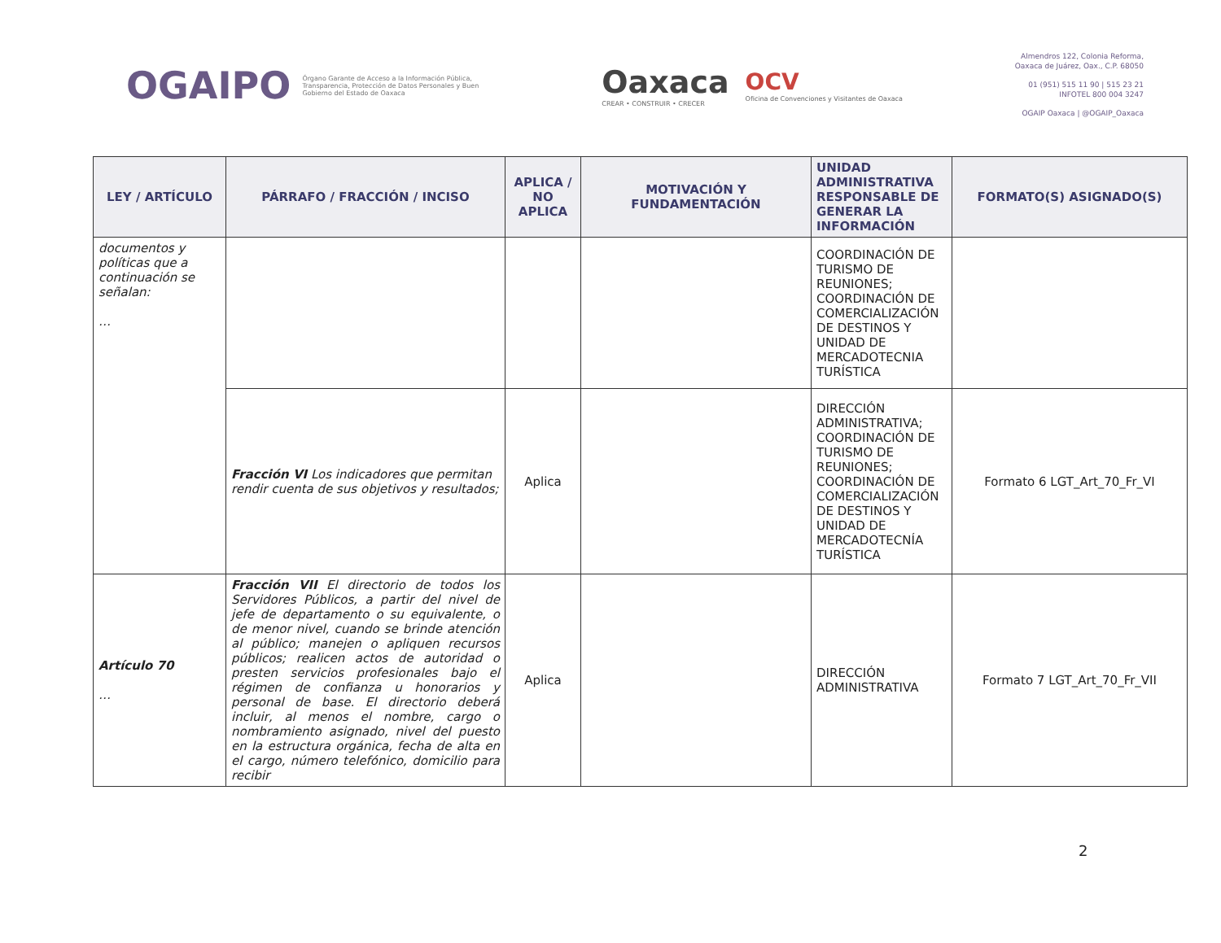OGAIPO
Órgano Garante de Acceso a la Información Pública, Transparencia, Protección de Datos Personales y Buen Gobierno del Estado de Oaxaca
Oaxaca
CREAR • CONSTRUIR • CRECER
OCV
Oficina de Convenciones y Visitantes de Oaxaca
Almendros 122, Colonia Reforma,
Oaxaca de Juárez, Oax., C.P. 68050
01 (951) 515 11 90 | 515 23 21
INFOTEL 800 004 3247
OGAIP Oaxaca | @OGAIP_Oaxaca
| LEY / ARTÍCULO | PÁRRAFO / FRACCIÓN / INCISO | APLICA / NO APLICA | MOTIVACIÓN Y FUNDAMENTACIÓN | UNIDAD ADMINISTRATIVA RESPONSABLE DE GENERAR LA INFORMACIÓN | FORMATO(S) ASIGNADO(S) |
| --- | --- | --- | --- | --- | --- |
| documentos y políticas que a continuación se señalan: … | | | | COORDINACIÓN DE TURISMO DE REUNIONES; COORDINACIÓN DE COMERCIALIZACIÓN DE DESTINOS Y UNIDAD DE MERCADOTECNIA TURÍSTICA | |
| | Fracción VI Los indicadores que permitan rendir cuenta de sus objetivos y resultados; | Aplica | | DIRECCIÓN ADMINISTRATIVA; COORDINACIÓN DE TURISMO DE REUNIONES; COORDINACIÓN DE COMERCIALIZACIÓN DE DESTINOS Y UNIDAD DE MERCADOTECNÍA TURÍSTICA | Formato 6 LGT_Art_70_Fr_VI |
| Artículo 70 … | Fracción VII El directorio de todos los Servidores Públicos, a partir del nivel de jefe de departamento o su equivalente, o de menor nivel, cuando se brinde atención al público; manejen o apliquen recursos públicos; realicen actos de autoridad o presten servicios profesionales bajo el régimen de confianza u honorarios y personal de base. El directorio deberá incluir, al menos el nombre, cargo o nombramiento asignado, nivel del puesto en la estructura orgánica, fecha de alta en el cargo, número telefónico, domicilio para recibir | Aplica | | DIRECCIÓN ADMINISTRATIVA | Formato 7 LGT_Art_70_Fr_VII |
2